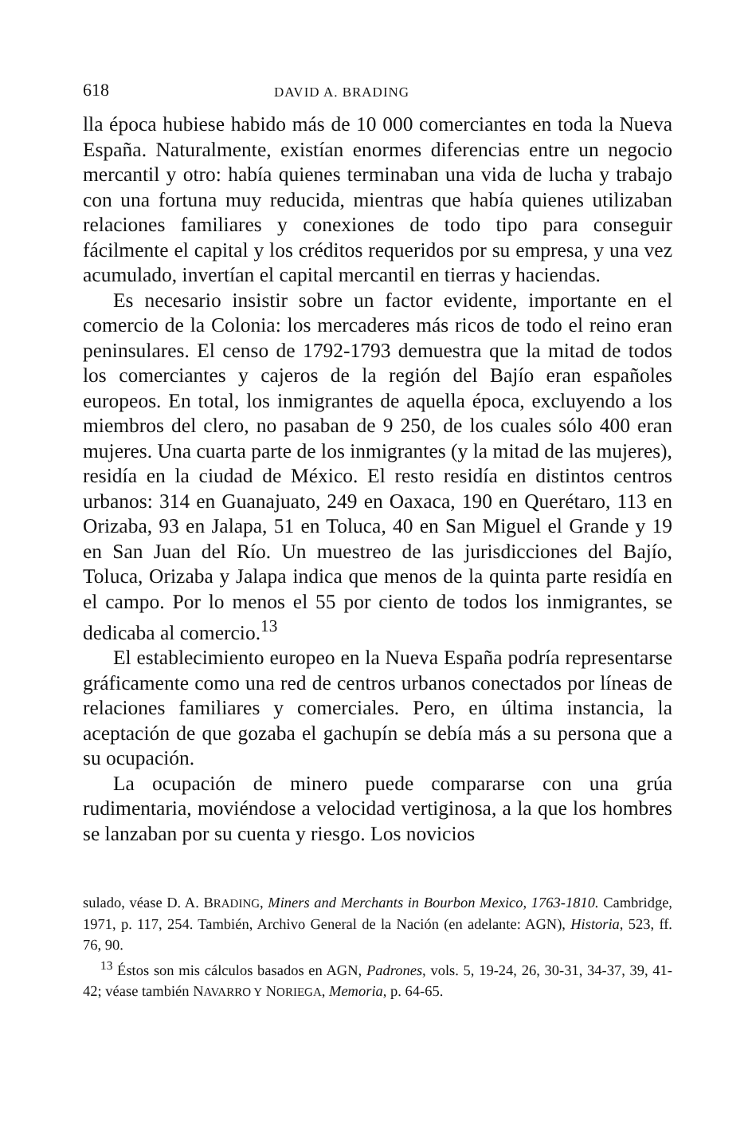618 DAVID A. BRADING
lla época hubiese habido más de 10 000 comerciantes en toda la Nueva España. Naturalmente, existían enormes diferencias entre un negocio mercantil y otro: había quienes terminaban una vida de lucha y trabajo con una fortuna muy reducida, mientras que había quienes utilizaban relaciones familiares y conexiones de todo tipo para conseguir fácilmente el capital y los créditos requeridos por su empresa, y una vez acumulado, invertían el capital mercantil en tierras y haciendas.
Es necesario insistir sobre un factor evidente, importante en el comercio de la Colonia: los mercaderes más ricos de todo el reino eran peninsulares. El censo de 1792-1793 demuestra que la mitad de todos los comerciantes y cajeros de la región del Bajío eran españoles europeos. En total, los inmigrantes de aquella época, excluyendo a los miembros del clero, no pasaban de 9 250, de los cuales sólo 400 eran mujeres. Una cuarta parte de los inmigrantes (y la mitad de las mujeres), residía en la ciudad de México. El resto residía en distintos centros urbanos: 314 en Guanajuato, 249 en Oaxaca, 190 en Querétaro, 113 en Orizaba, 93 en Jalapa, 51 en Toluca, 40 en San Miguel el Grande y 19 en San Juan del Río. Un muestreo de las jurisdicciones del Bajío, Toluca, Orizaba y Jalapa indica que menos de la quinta parte residía en el campo. Por lo menos el 55 por ciento de todos los inmigrantes, se dedicaba al comercio.<sup>13</sup>
El establecimiento europeo en la Nueva España podría representarse gráficamente como una red de centros urbanos conectados por líneas de relaciones familiares y comerciales. Pero, en última instancia, la aceptación de que gozaba el gachupín se debía más a su persona que a su ocupación.
La ocupación de minero puede compararse con una grúa rudimentaria, moviéndose a velocidad vertiginosa, a la que los hombres se lanzaban por su cuenta y riesgo. Los novicios
sulado, véase D. A. BRADING, Miners and Merchants in Bourbon Mexico, 1763-1810. Cambridge, 1971, p. 117, 254. También, Archivo General de la Nación (en adelante: AGN), Historia, 523, ff. 76, 90.
<sup>13</sup> Éstos son mis cálculos basados en AGN, Padrones, vols. 5, 19-24, 26, 30-31, 34-37, 39, 41-42; véase también NAVARRO Y NORIEGA, Memoria, p. 64-65.